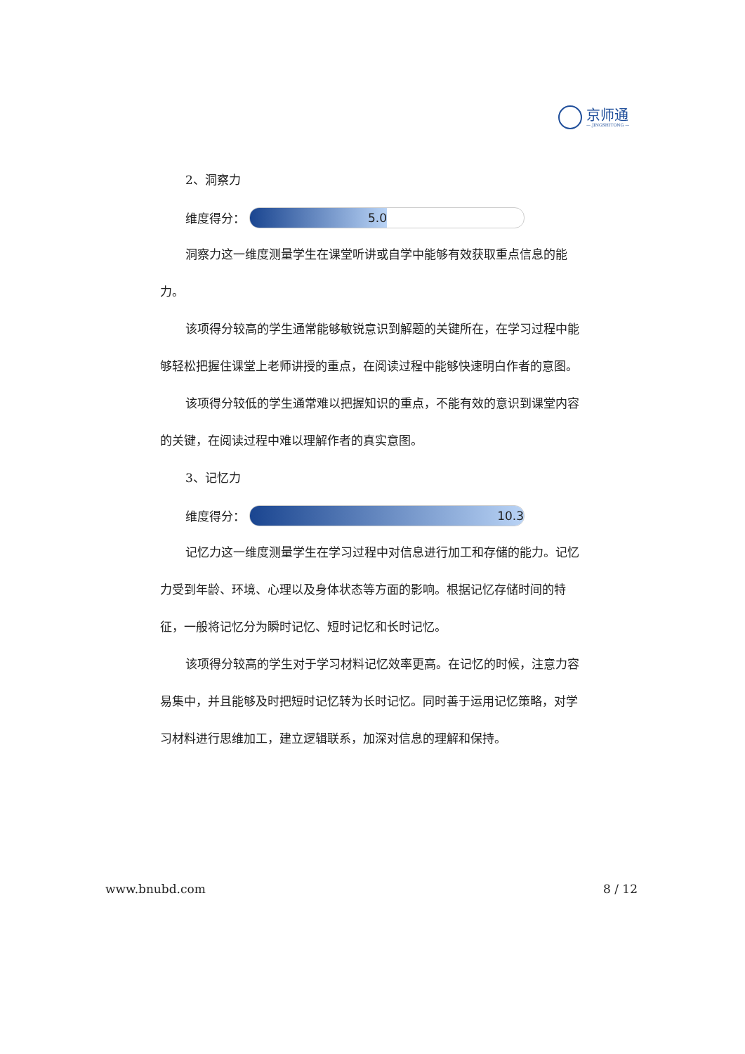京师通
— JINGSHITONG —
2、洞察力
维度得分：
5.0
洞察力这一维度测量学生在课堂听讲或自学中能够有效获取重点信息的能力。
该项得分较高的学生通常能够敏锐意识到解题的关键所在，在学习过程中能够轻松把握住课堂上老师讲授的重点，在阅读过程中能够快速明白作者的意图。
该项得分较低的学生通常难以把握知识的重点，不能有效的意识到课堂内容的关键，在阅读过程中难以理解作者的真实意图。
3、记忆力
维度得分：
10.3
记忆力这一维度测量学生在学习过程中对信息进行加工和存储的能力。记忆力受到年龄、环境、心理以及身体状态等方面的影响。根据记忆存储时间的特征，一般将记忆分为瞬时记忆、短时记忆和长时记忆。
该项得分较高的学生对于学习材料记忆效率更高。在记忆的时候，注意力容易集中，并且能够及时把短时记忆转为长时记忆。同时善于运用记忆策略，对学习材料进行思维加工，建立逻辑联系，加深对信息的理解和保持。
www.bnubd.com 8 / 12